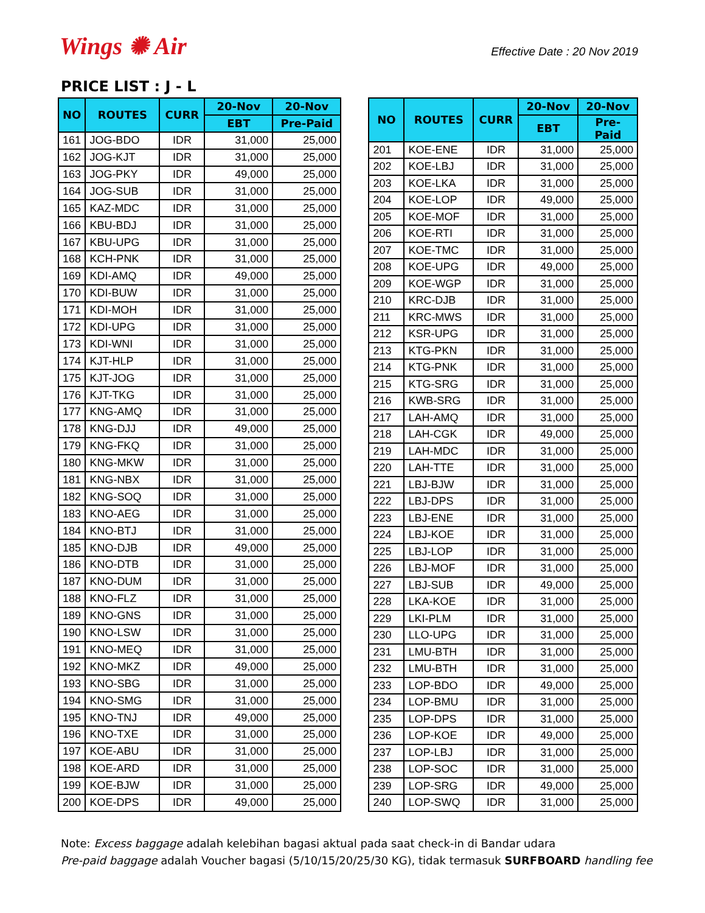Wings ✺ Air
Effective Date : 20 Nov 2019
PRICE LIST : J - L
| NO | ROUTES | CURR | 20-Nov | 20-Nov |
| --- | --- | --- | --- | --- |
| | | | EBT | Pre-Paid |
| 161 | JOG-BDO | IDR | 31,000 | 25,000 |
| 162 | JOG-KJT | IDR | 31,000 | 25,000 |
| 163 | JOG-PKY | IDR | 49,000 | 25,000 |
| 164 | JOG-SUB | IDR | 31,000 | 25,000 |
| 165 | KAZ-MDC | IDR | 31,000 | 25,000 |
| 166 | KBU-BDJ | IDR | 31,000 | 25,000 |
| 167 | KBU-UPG | IDR | 31,000 | 25,000 |
| 168 | KCH-PNK | IDR | 31,000 | 25,000 |
| 169 | KDI-AMQ | IDR | 49,000 | 25,000 |
| 170 | KDI-BUW | IDR | 31,000 | 25,000 |
| 171 | KDI-MOH | IDR | 31,000 | 25,000 |
| 172 | KDI-UPG | IDR | 31,000 | 25,000 |
| 173 | KDI-WNI | IDR | 31,000 | 25,000 |
| 174 | KJT-HLP | IDR | 31,000 | 25,000 |
| 175 | KJT-JOG | IDR | 31,000 | 25,000 |
| 176 | KJT-TKG | IDR | 31,000 | 25,000 |
| 177 | KNG-AMQ | IDR | 31,000 | 25,000 |
| 178 | KNG-DJJ | IDR | 49,000 | 25,000 |
| 179 | KNG-FKQ | IDR | 31,000 | 25,000 |
| 180 | KNG-MKW | IDR | 31,000 | 25,000 |
| 181 | KNG-NBX | IDR | 31,000 | 25,000 |
| 182 | KNG-SOQ | IDR | 31,000 | 25,000 |
| 183 | KNO-AEG | IDR | 31,000 | 25,000 |
| 184 | KNO-BTJ | IDR | 31,000 | 25,000 |
| 185 | KNO-DJB | IDR | 49,000 | 25,000 |
| 186 | KNO-DTB | IDR | 31,000 | 25,000 |
| 187 | KNO-DUM | IDR | 31,000 | 25,000 |
| 188 | KNO-FLZ | IDR | 31,000 | 25,000 |
| 189 | KNO-GNS | IDR | 31,000 | 25,000 |
| 190 | KNO-LSW | IDR | 31,000 | 25,000 |
| 191 | KNO-MEQ | IDR | 31,000 | 25,000 |
| 192 | KNO-MKZ | IDR | 49,000 | 25,000 |
| 193 | KNO-SBG | IDR | 31,000 | 25,000 |
| 194 | KNO-SMG | IDR | 31,000 | 25,000 |
| 195 | KNO-TNJ | IDR | 49,000 | 25,000 |
| 196 | KNO-TXE | IDR | 31,000 | 25,000 |
| 197 | KOE-ABU | IDR | 31,000 | 25,000 |
| 198 | KOE-ARD | IDR | 31,000 | 25,000 |
| 199 | KOE-BJW | IDR | 31,000 | 25,000 |
| 200 | KOE-DPS | IDR | 49,000 | 25,000 |
| NO | ROUTES | CURR | 20-Nov | 20-Nov |
| --- | --- | --- | --- | --- |
| | | | EBT | Pre-Paid |
| 201 | KOE-ENE | IDR | 31,000 | 25,000 |
| 202 | KOE-LBJ | IDR | 31,000 | 25,000 |
| 203 | KOE-LKA | IDR | 31,000 | 25,000 |
| 204 | KOE-LOP | IDR | 49,000 | 25,000 |
| 205 | KOE-MOF | IDR | 31,000 | 25,000 |
| 206 | KOE-RTI | IDR | 31,000 | 25,000 |
| 207 | KOE-TMC | IDR | 31,000 | 25,000 |
| 208 | KOE-UPG | IDR | 49,000 | 25,000 |
| 209 | KOE-WGP | IDR | 31,000 | 25,000 |
| 210 | KRC-DJB | IDR | 31,000 | 25,000 |
| 211 | KRC-MWS | IDR | 31,000 | 25,000 |
| 212 | KSR-UPG | IDR | 31,000 | 25,000 |
| 213 | KTG-PKN | IDR | 31,000 | 25,000 |
| 214 | KTG-PNK | IDR | 31,000 | 25,000 |
| 215 | KTG-SRG | IDR | 31,000 | 25,000 |
| 216 | KWB-SRG | IDR | 31,000 | 25,000 |
| 217 | LAH-AMQ | IDR | 31,000 | 25,000 |
| 218 | LAH-CGK | IDR | 49,000 | 25,000 |
| 219 | LAH-MDC | IDR | 31,000 | 25,000 |
| 220 | LAH-TTE | IDR | 31,000 | 25,000 |
| 221 | LBJ-BJW | IDR | 31,000 | 25,000 |
| 222 | LBJ-DPS | IDR | 31,000 | 25,000 |
| 223 | LBJ-ENE | IDR | 31,000 | 25,000 |
| 224 | LBJ-KOE | IDR | 31,000 | 25,000 |
| 225 | LBJ-LOP | IDR | 31,000 | 25,000 |
| 226 | LBJ-MOF | IDR | 31,000 | 25,000 |
| 227 | LBJ-SUB | IDR | 49,000 | 25,000 |
| 228 | LKA-KOE | IDR | 31,000 | 25,000 |
| 229 | LKI-PLM | IDR | 31,000 | 25,000 |
| 230 | LLO-UPG | IDR | 31,000 | 25,000 |
| 231 | LMU-BTH | IDR | 31,000 | 25,000 |
| 232 | LMU-BTH | IDR | 31,000 | 25,000 |
| 233 | LOP-BDO | IDR | 49,000 | 25,000 |
| 234 | LOP-BMU | IDR | 31,000 | 25,000 |
| 235 | LOP-DPS | IDR | 31,000 | 25,000 |
| 236 | LOP-KOE | IDR | 49,000 | 25,000 |
| 237 | LOP-LBJ | IDR | 31,000 | 25,000 |
| 238 | LOP-SOC | IDR | 31,000 | 25,000 |
| 239 | LOP-SRG | IDR | 49,000 | 25,000 |
| 240 | LOP-SWQ | IDR | 31,000 | 25,000 |
Note: Excess baggage adalah kelebihan bagasi aktual pada saat check-in di Bandar udara
Pre-paid baggage adalah Voucher bagasi (5/10/15/20/25/30 KG), tidak termasuk SURFBOARD handling fee